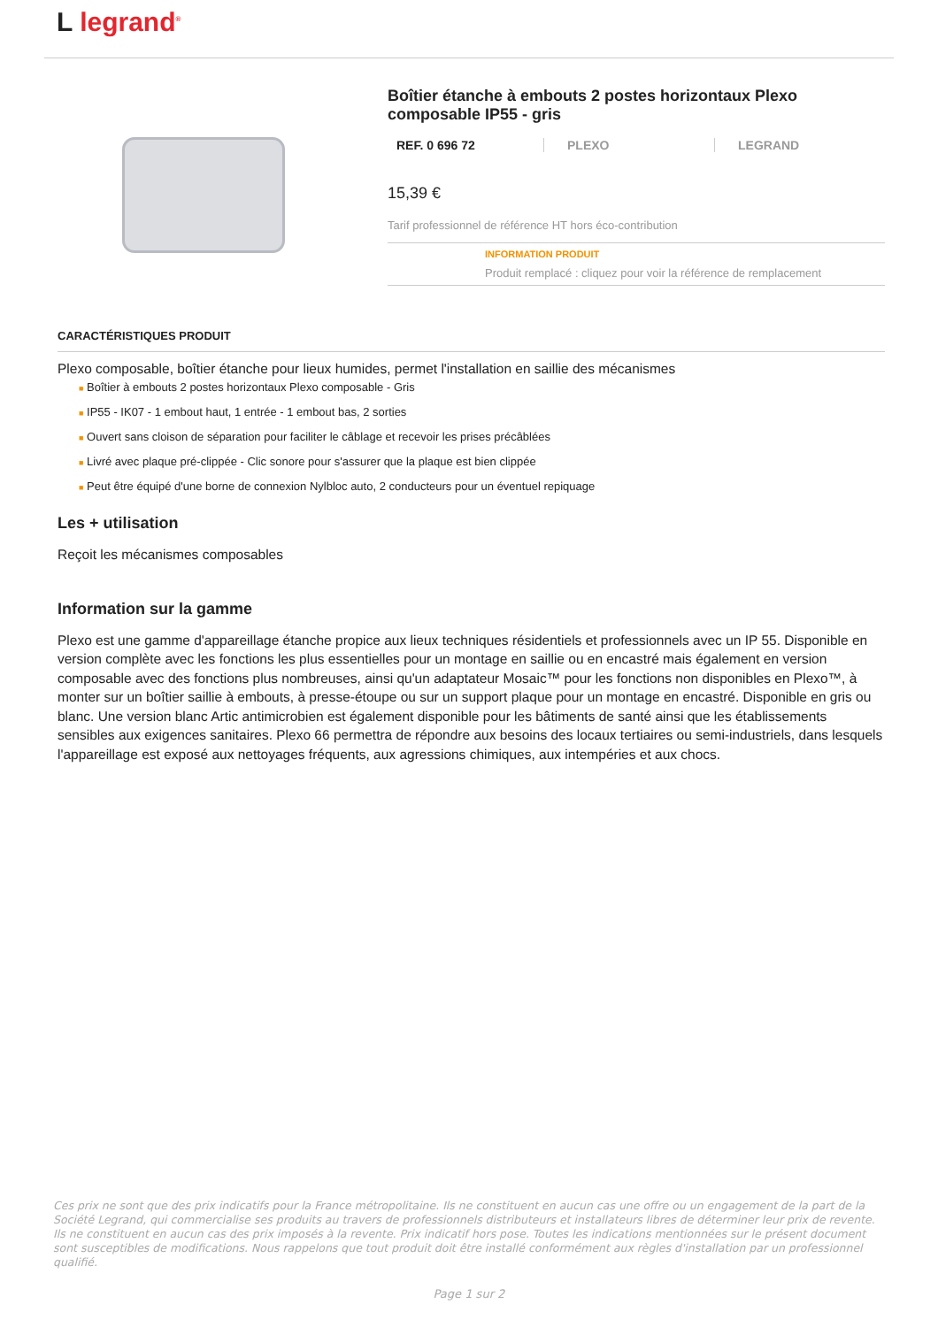L legrand<sup>®</sup>
Boîtier étanche à embouts 2 postes horizontaux Plexo composable IP55 - gris
REF. 0 696 72 PLEXO LEGRAND
15,39 €
Tarif professionnel de référence HT hors éco-contribution
INFORMATION PRODUIT
Produit remplacé : cliquez pour voir la référence de remplacement
CARACTÉRISTIQUES PRODUIT
Plexo composable, boîtier étanche pour lieux humides, permet l'installation en saillie des mécanismes
■ Boîtier à embouts 2 postes horizontaux Plexo composable - Gris
■ IP55 - IK07 - 1 embout haut, 1 entrée - 1 embout bas, 2 sorties
■ Ouvert sans cloison de séparation pour faciliter le câblage et recevoir les prises précâblées
■ Livré avec plaque pré-clippée - Clic sonore pour s'assurer que la plaque est bien clippée
■ Peut être équipé d'une borne de connexion Nylbloc auto, 2 conducteurs pour un éventuel repiquage
Les + utilisation
Reçoit les mécanismes composables
Information sur la gamme
Plexo est une gamme d'appareillage étanche propice aux lieux techniques résidentiels et professionnels avec un IP 55. Disponible en version complète avec les fonctions les plus essentielles pour un montage en saillie ou en encastré mais également en version composable avec des fonctions plus nombreuses, ainsi qu'un adaptateur Mosaic™ pour les fonctions non disponibles en Plexo™, à monter sur un boîtier saillie à embouts, à presse-étoupe ou sur un support plaque pour un montage en encastré. Disponible en gris ou blanc. Une version blanc Artic antimicrobien est également disponible pour les bâtiments de santé ainsi que les établissements sensibles aux exigences sanitaires. Plexo 66 permettra de répondre aux besoins des locaux tertiaires ou semi-industriels, dans lesquels l'appareillage est exposé aux nettoyages fréquents, aux agressions chimiques, aux intempéries et aux chocs.
Ces prix ne sont que des prix indicatifs pour la France métropolitaine. Ils ne constituent en aucun cas une offre ou un engagement de la part de la Société Legrand, qui commercialise ses produits au travers de professionnels distributeurs et installateurs libres de déterminer leur prix de revente. Ils ne constituent en aucun cas des prix imposés à la revente. Prix indicatif hors pose. Toutes les indications mentionnées sur le présent document sont susceptibles de modifications. Nous rappelons que tout produit doit être installé conformément aux règles d'installation par un professionnel qualifié.
Page 1 sur 2